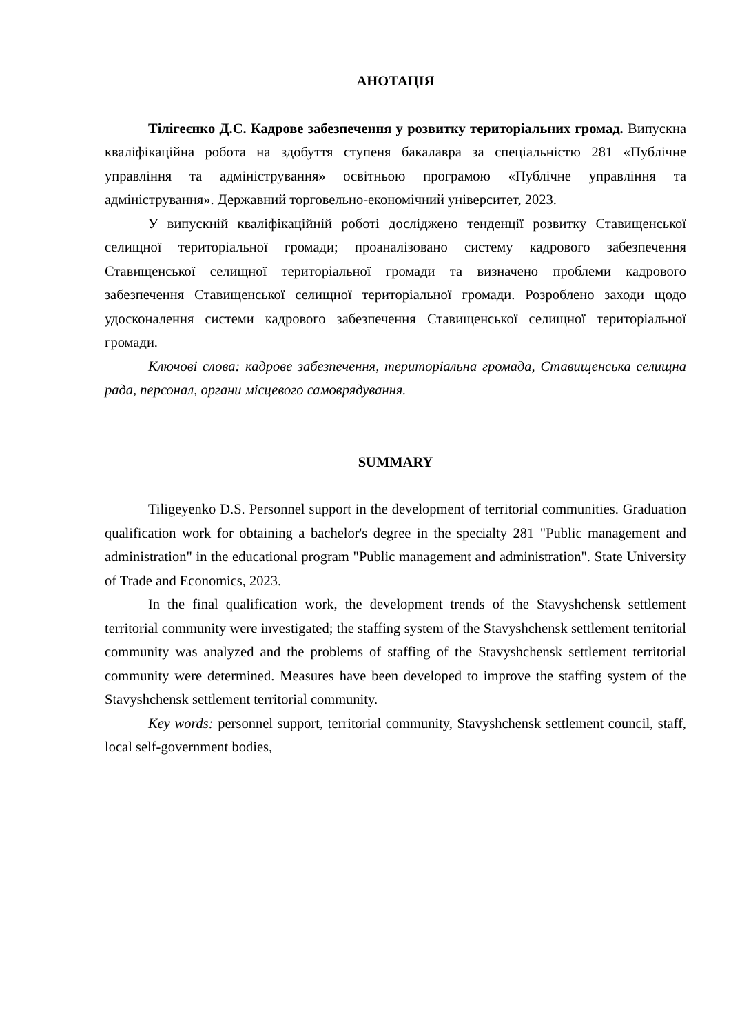АНОТАЦІЯ
Тілігеєнко Д.С. Кадрове забезпечення у розвитку територіальних громад. Випускна кваліфікаційна робота на здобуття ступеня бакалавра за спеціальністю 281 «Публічне управління та адміністрування» освітньою програмою «Публічне управління та адміністрування». Державний торговельно-економічний університет, 2023.
У випускній кваліфікаційній роботі досліджено тенденції розвитку Ставищенської селищної територіальної громади; проаналізовано систему кадрового забезпечення Ставищенської селищної територіальної громади та визначено проблеми кадрового забезпечення Ставищенської селищної територіальної громади. Розроблено заходи щодо удосконалення системи кадрового забезпечення Ставищенської селищної територіальної громади.
Ключові слова: кадрове забезпечення, територіальна громада, Ставищенська селищна рада, персонал, органи місцевого самоврядування.
SUMMARY
Tiligeyenko D.S. Personnel support in the development of territorial communities. Graduation qualification work for obtaining a bachelor's degree in the specialty 281 "Public management and administration" in the educational program "Public management and administration". State University of Trade and Economics, 2023.
In the final qualification work, the development trends of the Stavyshchensk settlement territorial community were investigated; the staffing system of the Stavyshchensk settlement territorial community was analyzed and the problems of staffing of the Stavyshchensk settlement territorial community were determined. Measures have been developed to improve the staffing system of the Stavyshchensk settlement territorial community.
Key words: personnel support, territorial community, Stavyshchensk settlement council, staff, local self-government bodies,